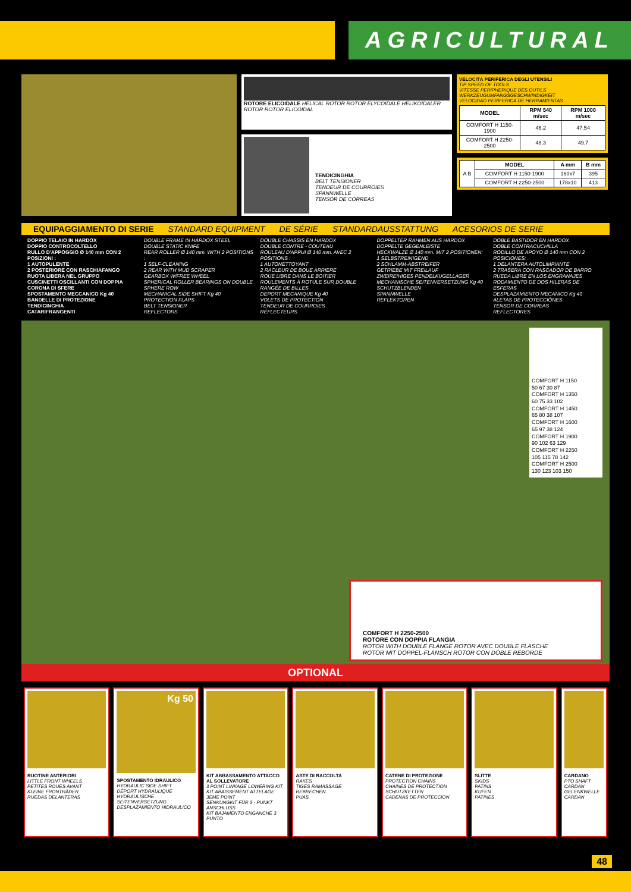AGRICULTURAL
ROTORE ELICOIDALE HELICAL ROTOR ROTOR ELYCOIDALE HELIKOIDALER ROTOR ROTOR ELICOIDAL
TENDICINGHIA
BELT TENSIONER
TENDEUR DE COURROIES
SPANNWELLE
TENSOR DE CORREAS
VELOCITÀ PERIFERICA DEGLI UTENSILI
TIP SPEED OF TOOLS
VITESSE PERIPHERIQUE DES OUTILS
WERKZEUGUMFANGSGESCHWINDIGKEIT
VELOCIDAD PERIFERICA DE HERRAMIENTAS
| MODEL | RPM 540 m/sec | RPM 1000 m/sec |
| --- | --- | --- |
| COMFORT H 1150-1900 | 46.2 | 47.54 |
| COMFORT H 2250-2500 | 48.3 | 49.7 |
| A B | MODEL | A mm | B mm |
| | COMFORT H 1150-1900 | 160x7 | 395 |
| | COMFORT H 2250-2500 | 178x10 | 413 |
EQUIPAGGIAMENTO DI SERIE STANDARD EQUIPMENT DE SÉRIE STANDARDAUSSTATTUNG ACESORIOS DE SERIE
DOPPIO TELAIO IN HARDOX
DOPPIO CONTROCOLTELLO
RULLO D'APPOGGIO Ø 140 mm CON 2 POSIZIONI :
1 AUTOPULENTE
2 POSTERIORE CON RASCHIAFANGO
RUOTA LIBERA NEL GRUPPO
CUSCINETTI OSCILLANTI CON DOPPIA CORONA DI SFERE
SPOSTAMENTO MECCANICO Kg 40
BANDELLE DI PROTEZIONE
TENDICINGHIA
CATARIFRANGENTI
DOUBLE FRAME IN HARDOX STEEL
DOUBLE STATIC KNIFE
REAR ROLLER Ø 140 mm. WITH 2 POSITIONS :
1 SELF-CLEANING
2 REAR WITH MUD SCRAPER
GEARBOX W/FREE WHEEL
SPHERICAL ROLLER BEARINGS ON DOUBLE SPHERE ROW
MECHANICAL SIDE SHIFT Kg 40
PROTECTION FLAPS
BELT TENSIONER
REFLECTORS
DOUBLE CHASSIS EN HARDOX
DOUBLE CONTRE - COUTEAU
ROULEAU D'APPUI Ø 140 mm. AVEC 2 POSITIONS :
1 AUTONETTOYANT
2 RACLEUR DE BOUE ARRIERE
ROUE LIBRE DANS LE BOITIER
ROULEMENTS À ROTULE SUR DOUBLE RANGÉE DE BILLES
DEPORT MECANIQUE Kg 40
VOLETS DE PROTECTION
TENDEUR DE COURROIES
RÉFLECTEURS
DOPPELTER RAHMEN AUS HARDOX
DOPPELTE GEGENLEISTE
HECKWALZE Ø 140 mm. MIT 2 POSITIONEN:
1 SELBSTREINIGEND
2 SCHLAMM-ABSTREIFER
GETRIEBE MIT FREILAUF
ZWEIREIHIGES PENDELKUGELLAGER
MECHANISCHE SEITENVERSETZUNG Kg 40
SCHUTZBLENDEN
SPANNWELLE
REFLEKTOREN
DOBLE BASTIDOR EN HARDOX
DOBLE CONTRACUCHILLA
RODILLO DE APOYO Ø 140 mm CON 2 POSICIONES:
1 DELANTERA AUTOLIMPIANTE
2 TRASERA CON RASCADOR DE BARRO
RUEDA LIBRE EN LOS ENGRANAJES
RODAMIENTO DE DOS HILERAS DE ESFERAS
DESPLAZAMIENTO MECANICO Kg 40
ALETAS DE PROTECCIÓNES
TENSOR DE CORREAS
REFLECTORES
COMFORT H 1150
50 67 30 87
COMFORT H 1350
60 75 33 102
COMFORT H 1450
65 80 38 107
COMFORT H 1600
65 97 38 124
COMFORT H 1900
90 102 63 129
COMFORT H 2250
105 115 78 142
COMFORT H 2500
130 123 103 150
COMFORT H 2250-2500
ROTORE CON DOPPIA FLANGIA
ROTOR WITH DOUBLE FLANGE ROTOR AVEC DOUBLE FLASCHE
ROTOR MIT DOPPEL-FLANSCH ROTOR CON DOBLE REBORDE
OPTIONAL
RUOTINE ANTERIORI
LITTLE FRONT WHEELS
PETITES ROUES AVANT
KLEINE FRONTRÄDER
RUEDAS DELANTERAS
Kg 50
SPOSTAMENTO IDRAULICO
HYDRAULIC SIDE SHIFT
DÉPORT HYDRAULIQUE
HYDRAULISCHE SEITENVERSETZUNG
DESPLAZAMIENTO HIDRAULICO
KIT ABBASSAMENTO ATTACCO AL SOLLEVATORE
3 POINT LINKAGE LOWERING KIT
KIT ABAISSEMENT ATTELAGE 3EME POINT
SENKUNGKIT FÜR 3 - PUNKT ANSCHLUSS
KIT BAJAMENTO ENGANCHE 3 PUNTO
ASTE DI RACCOLTA
RAKES
TIGES RAMASSAGE
REBRECHEN
PUAS
CATENE DI PROTEZIONE
PROTECTION CHAINS
CHAINES DE PROTECTION
SCHUTZKETTEN
CADENAS DE PROTECCION
SLITTE
SKIDS
PATINS
KUFEN
PATINES
CARDANO
PTO SHAFT
CARDAN
GELENKWELLE
CARDAN
48